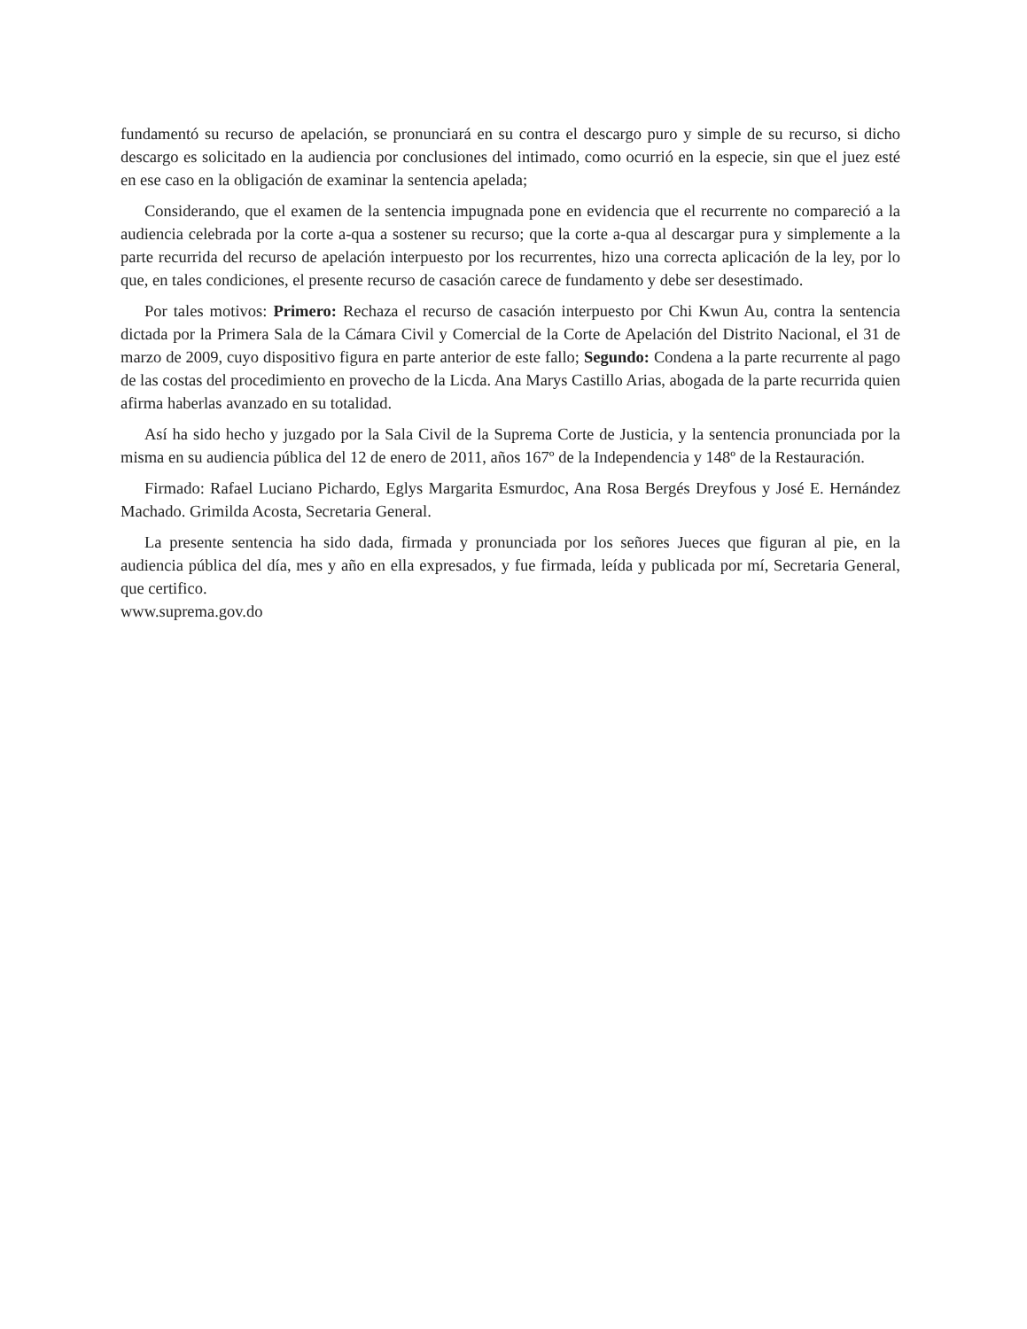fundamentó su recurso de apelación, se pronunciará en su contra el descargo puro y simple de su recurso, si dicho descargo es solicitado en la audiencia por conclusiones del intimado, como ocurrió en la especie, sin que el juez esté en ese caso en la obligación de examinar la sentencia apelada;
Considerando, que el examen de la sentencia impugnada pone en evidencia que el recurrente no compareció a la audiencia celebrada por la corte a-qua a sostener su recurso; que la corte a-qua al descargar pura y simplemente a la parte recurrida del recurso de apelación interpuesto por los recurrentes, hizo una correcta aplicación de la ley, por lo que, en tales condiciones, el presente recurso de casación carece de fundamento y debe ser desestimado.
Por tales motivos: Primero: Rechaza el recurso de casación interpuesto por Chi Kwun Au, contra la sentencia dictada por la Primera Sala de la Cámara Civil y Comercial de la Corte de Apelación del Distrito Nacional, el 31 de marzo de 2009, cuyo dispositivo figura en parte anterior de este fallo; Segundo: Condena a la parte recurrente al pago de las costas del procedimiento en provecho de la Licda. Ana Marys Castillo Arias, abogada de la parte recurrida quien afirma haberlas avanzado en su totalidad.
Así ha sido hecho y juzgado por la Sala Civil de la Suprema Corte de Justicia, y la sentencia pronunciada por la misma en su audiencia pública del 12 de enero de 2011, años 167º de la Independencia y 148º de la Restauración.
Firmado: Rafael Luciano Pichardo, Eglys Margarita Esmurdoc, Ana Rosa Bergés Dreyfous y José E. Hernández Machado. Grimilda Acosta, Secretaria General.
La presente sentencia ha sido dada, firmada y pronunciada por los señores Jueces que figuran al pie, en la audiencia pública del día, mes y año en ella expresados, y fue firmada, leída y publicada por mí, Secretaria General, que certifico.
www.suprema.gov.do